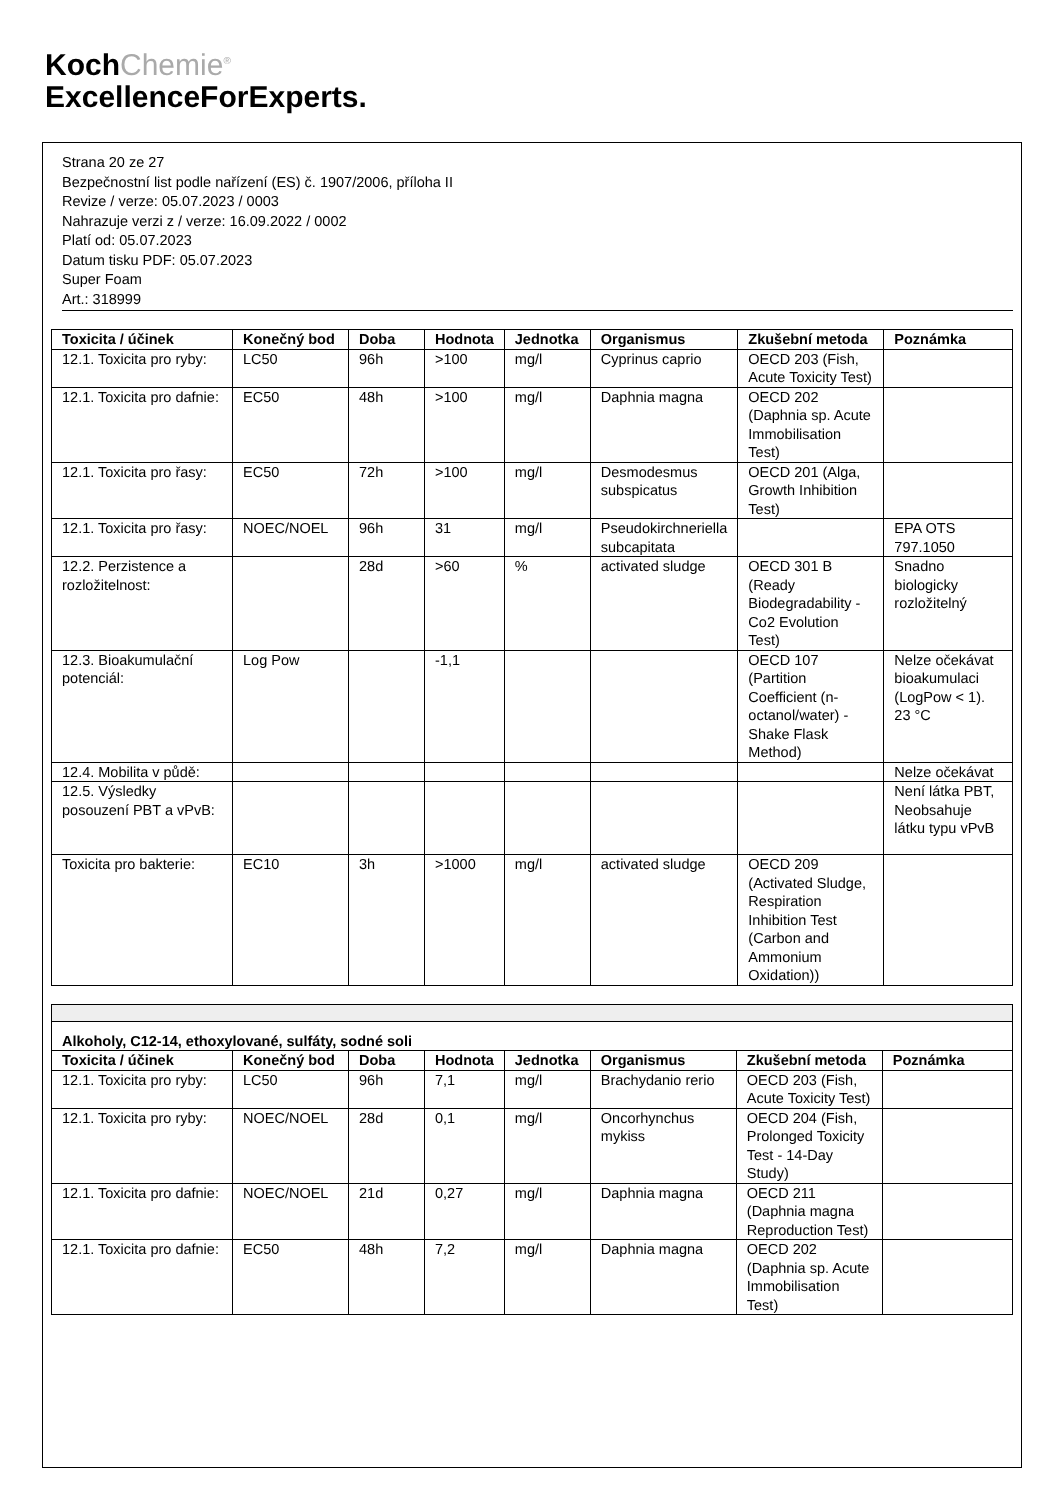KochChemie<sup>®</sup>
ExcellenceForExperts.
Strana 20 ze 27
Bezpečnostní list podle nařízení (ES) č. 1907/2006, příloha II
Revize / verze: 05.07.2023 / 0003
Nahrazuje verzi z / verze: 16.09.2022 / 0002
Platí od: 05.07.2023
Datum tisku PDF: 05.07.2023
Super Foam
Art.: 318999
| Toxicita / účinek | Konečný bod | Doba | Hodnota | Jednotka | Organismus | Zkušební metoda | Poznámka |
| --- | --- | --- | --- | --- | --- | --- | --- |
| 12.1. Toxicita pro ryby: | LC50 | 96h | >100 | mg/l | Cyprinus caprio | OECD 203 (Fish, Acute Toxicity Test) | |
| 12.1. Toxicita pro dafnie: | EC50 | 48h | >100 | mg/l | Daphnia magna | OECD 202 (Daphnia sp. Acute Immobilisation Test) | |
| 12.1. Toxicita pro řasy: | EC50 | 72h | >100 | mg/l | Desmodesmus subspicatus | OECD 201 (Alga, Growth Inhibition Test) | |
| 12.1. Toxicita pro řasy: | NOEC/NOEL | 96h | 31 | mg/l | Pseudokirchneriella subcapitata | | EPA OTS 797.1050 |
| 12.2. Perzistence a rozložitelnost: | | 28d | >60 | % | activated sludge | OECD 301 B (Ready Biodegradability - Co2 Evolution Test) | Snadno biologicky rozložitelný |
| 12.3. Bioakumulační potenciál: | Log Pow | | -1,1 | | | OECD 107 (Partition Coefficient (n-octanol/water) - Shake Flask Method) | Nelze očekávat bioakumulaci (LogPow < 1). 23 °C |
| 12.4. Mobilita v půdě: | | | | | | | Nelze očekávat |
| 12.5. Výsledky posouzení PBT a vPvB: | | | | | | | Není látka PBT, Neobsahuje látku typu vPvB |
| Toxicita pro bakterie: | EC10 | 3h | >1000 | mg/l | activated sludge | OECD 209 (Activated Sludge, Respiration Inhibition Test (Carbon and Ammonium Oxidation)) | |
| Alkoholy, C12-14, ethoxylované, sulfáty, sodné soli | | | | | | | |
| --- | --- | --- | --- | --- | --- | --- | --- |
| Toxicita / účinek | Konečný bod | Doba | Hodnota | Jednotka | Organismus | Zkušební metoda | Poznámka |
| 12.1. Toxicita pro ryby: | LC50 | 96h | 7,1 | mg/l | Brachydanio rerio | OECD 203 (Fish, Acute Toxicity Test) | |
| 12.1. Toxicita pro ryby: | NOEC/NOEL | 28d | 0,1 | mg/l | Oncorhynchus mykiss | OECD 204 (Fish, Prolonged Toxicity Test - 14-Day Study) | |
| 12.1. Toxicita pro dafnie: | NOEC/NOEL | 21d | 0,27 | mg/l | Daphnia magna | OECD 211 (Daphnia magna Reproduction Test) | |
| 12.1. Toxicita pro dafnie: | EC50 | 48h | 7,2 | mg/l | Daphnia magna | OECD 202 (Daphnia sp. Acute Immobilisation Test) | |